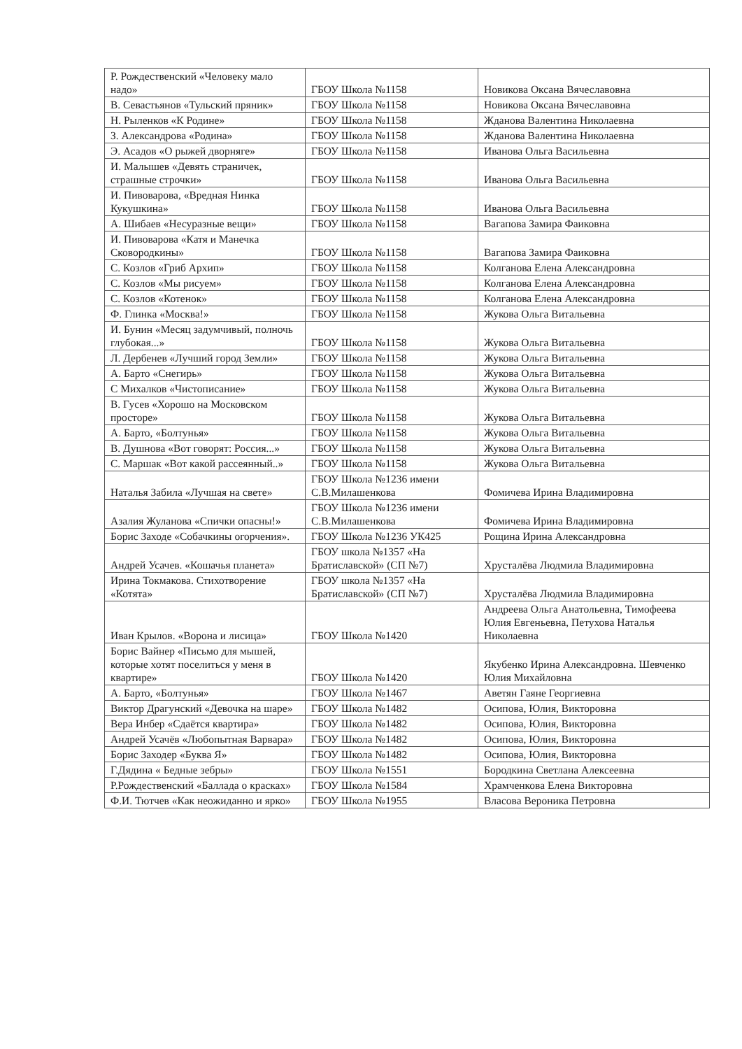| Р. Рождественский «Человеку мало надо» | ГБОУ Школа №1158 | Новикова Оксана Вячеславовна |
| В. Севастьянов «Тульский пряник» | ГБОУ Школа №1158 | Новикова Оксана Вячеславовна |
| Н. Рыленков «К Родине» | ГБОУ Школа №1158 | Жданова Валентина Николаевна |
| З. Александрова «Родина» | ГБОУ Школа №1158 | Жданова Валентина Николаевна |
| Э. Асадов «О рыжей дворняге» | ГБОУ Школа №1158 | Иванова Ольга Васильевна |
| И. Малышев «Девять страничек, страшные строчки» | ГБОУ Школа №1158 | Иванова Ольга Васильевна |
| И. Пивоварова, «Вредная Нинка Кукушкина» | ГБОУ Школа №1158 | Иванова Ольга Васильевна |
| А. Шибаев «Несуразные вещи» | ГБОУ Школа №1158 | Вагапова Замира Фаиковна |
| И. Пивоварова «Катя и Манечка Сковородкины» | ГБОУ Школа №1158 | Вагапова Замира Фаиковна |
| С. Козлов «Гриб Архип» | ГБОУ Школа №1158 | Колганова Елена Александровна |
| С. Козлов «Мы рисуем» | ГБОУ Школа №1158 | Колганова Елена Александровна |
| С. Козлов «Котенок» | ГБОУ Школа №1158 | Колганова Елена Александровна |
| Ф. Глинка «Москва!» | ГБОУ Школа №1158 | Жукова Ольга Витальевна |
| И. Бунин «Месяц задумчивый, полночь глубокая...» | ГБОУ Школа №1158 | Жукова Ольга Витальевна |
| Л. Дербенев «Лучший город Земли» | ГБОУ Школа №1158 | Жукова Ольга Витальевна |
| А. Барто «Снегирь» | ГБОУ Школа №1158 | Жукова Ольга Витальевна |
| С Михалков «Чистописание» | ГБОУ Школа №1158 | Жукова Ольга Витальевна |
| В. Гусев «Хорошо на Московском просторе» | ГБОУ Школа №1158 | Жукова Ольга Витальевна |
| А. Барто, «Болтунья» | ГБОУ Школа №1158 | Жукова Ольга Витальевна |
| В. Душнова «Вот говорят: Россия...» | ГБОУ Школа №1158 | Жукова Ольга Витальевна |
| С. Маршак «Вот какой рассеянный..» | ГБОУ Школа №1158 | Жукова Ольга Витальевна |
| Наталья Забила «Лучшая на свете» | ГБОУ Школа №1236 имени С.В.Милашенкова | Фомичева Ирина Владимировна |
| Азалия Жуланова «Спички опасны!» | ГБОУ Школа №1236 имени С.В.Милашенкова | Фомичева Ирина Владимировна |
| Борис Заходе «Собачкины огорчения». | ГБОУ Школа №1236 УК425 | Рощина Ирина Александровна |
| Андрей Усачев. «Кошачья планета» | ГБОУ школа №1357 «На Братиславской» (СП №7) | Хрусталёва Людмила Владимировна |
| Ирина Токмакова. Стихотворение «Котята» | ГБОУ школа №1357 «На Братиславской» (СП №7) | Хрусталёва Людмила Владимировна |
| Иван Крылов. «Ворона и лисица» | ГБОУ Школа №1420 | Андреева Ольга Анатольевна, Тимофеева Юлия Евгеньевна, Петухова Наталья Николаевна |
| Борис Вайнер «Письмо для мышей, которые хотят поселиться у меня в квартире» | ГБОУ Школа №1420 | Якубенко Ирина Александровна. Шевченко Юлия Михайловна |
| А. Барто, «Болтунья» | ГБОУ Школа №1467 | Аветян Гаяне Георгиевна |
| Виктор Драгунский «Девочка на шаре» | ГБОУ Школа №1482 | Осипова, Юлия, Викторовна |
| Вера Инбер «Сдаётся квартира» | ГБОУ Школа №1482 | Осипова, Юлия, Викторовна |
| Андрей Усачёв «Любопытная Варвара» | ГБОУ Школа №1482 | Осипова, Юлия, Викторовна |
| Борис Заходер «Буква Я» | ГБОУ Школа №1482 | Осипова, Юлия, Викторовна |
| Г.Дядина « Бедные зебры» | ГБОУ Школа №1551 | Бородкина Светлана Алексеевна |
| Р.Рождественский «Баллада о красках» | ГБОУ Школа №1584 | Храмченкова Елена Викторовна |
| Ф.И. Тютчев «Как неожиданно и ярко» | ГБОУ Школа №1955 | Власова Вероника Петровна |